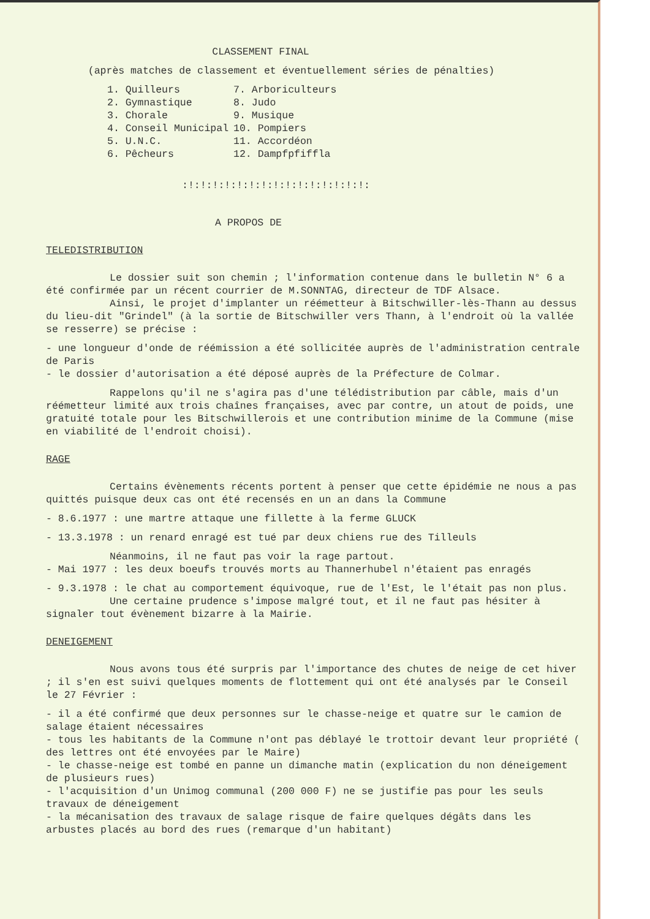CLASSEMENT FINAL
(après matches de classement et éventuellement séries de pénalties)
| 1. Quilleurs | 7. Arboriculteurs |
| 2. Gymnastique | 8. Judo |
| 3. Chorale | 9. Musique |
| 4. Conseil Municipal | 10. Pompiers |
| 5. U.N.C. | 11. Accordéon |
| 6. Pêcheurs | 12. Dampfpfiffla |
:!:!:!:!:!:!:!:!:!:!:!:!:!:!:!:
A PROPOS DE
TELEDISTRIBUTION
Le dossier suit son chemin ; l'information contenue dans le bulletin N° 6 a été confirmée par un récent courrier de M.SONNTAG, directeur de TDF Alsace.
Ainsi, le projet d'implanter un réémetteur à Bitschwiller-lès-Thann au dessus du lieu-dit "Grindel" (à la sortie de Bitschwiller vers Thann, à l'endroit où la vallée se resserre) se précise :
- une longueur d'onde de réémission a été sollicitée auprès de l'administration centrale de Paris
- le dossier d'autorisation a été déposé auprès de la Préfecture de Colmar.
Rappelons qu'il ne s'agira pas d'une télédistribution par câble, mais d'un réémetteur limité aux trois chaînes françaises, avec par contre, un atout de poids, une gratuité totale pour les Bitschwillerois et une contribution minime de la Commune (mise en viabilité de l'endroit choisi).
RAGE
Certains évènements récents portent à penser que cette épidémie ne nous a pas quittés puisque deux cas ont été recensés en un an dans la Commune
- 8.6.1977 : une martre attaque une fillette à la ferme GLUCK
- 13.3.1978 : un renard enragé est tué par deux chiens rue des Tilleuls
Néanmoins, il ne faut pas voir la rage partout.
- Mai 1977 : les deux boeufs trouvés morts au Thannerhubel n'étaient pas enragés
- 9.3.1978 : le chat au comportement équivoque, rue de l'Est, le l'était pas non plus.
Une certaine prudence s'impose malgré tout, et il ne faut pas hésiter à signaler tout évènement bizarre à la Mairie.
DENEIGEMENT
Nous avons tous été surpris par l'importance des chutes de neige de cet hiver ; il s'en est suivi quelques moments de flottement qui ont été analysés par le Conseil le 27 Février :
- il a été confirmé que deux personnes sur le chasse-neige et quatre sur le camion de salage étaient nécessaires
- tous les habitants de la Commune n'ont pas déblayé le trottoir devant leur propriété ( des lettres ont été envoyées par le Maire)
- le chasse-neige est tombé en panne un dimanche matin (explication du non déneigement de plusieurs rues)
- l'acquisition d'un Unimog communal (200 000 F) ne se justifie pas pour les seuls travaux de déneigement
- la mécanisation des travaux de salage risque de faire quelques dégâts dans les arbustes placés au bord des rues (remarque d'un habitant)